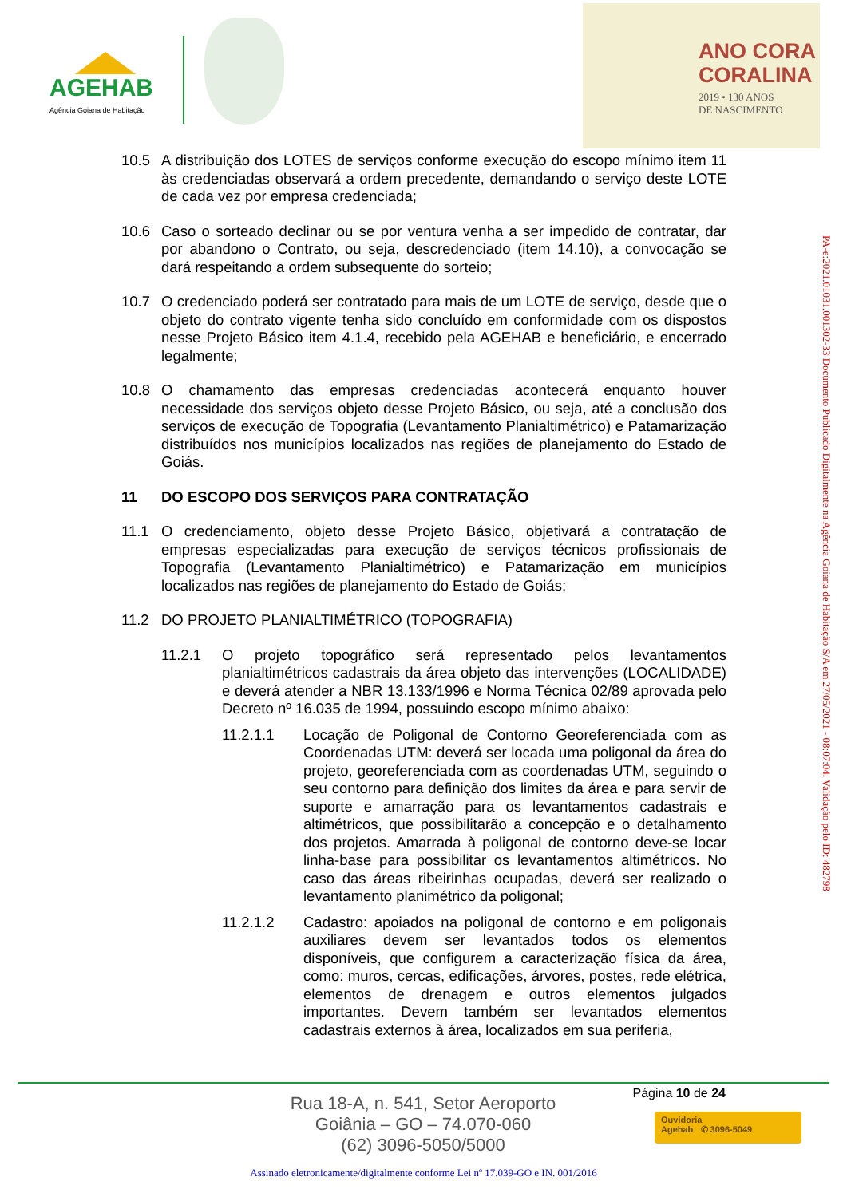AGEHAB
Agência Goiana de Habitação
ANO CORA
CORALINA
2019 • 130 ANOS
DE NASCIMENTO
10.5 A distribuição dos LOTES de serviços conforme execução do escopo mínimo item 11 às credenciadas observará a ordem precedente, demandando o serviço deste LOTE de cada vez por empresa credenciada;
10.6 Caso o sorteado declinar ou se por ventura venha a ser impedido de contratar, dar por abandono o Contrato, ou seja, descredenciado (item 14.10), a convocação se dará respeitando a ordem subsequente do sorteio;
10.7 O credenciado poderá ser contratado para mais de um LOTE de serviço, desde que o objeto do contrato vigente tenha sido concluído em conformidade com os dispostos nesse Projeto Básico item 4.1.4, recebido pela AGEHAB e beneficiário, e encerrado legalmente;
10.8 O chamamento das empresas credenciadas acontecerá enquanto houver necessidade dos serviços objeto desse Projeto Básico, ou seja, até a conclusão dos serviços de execução de Topografia (Levantamento Planialtimétrico) e Patamarização distribuídos nos municípios localizados nas regiões de planejamento do Estado de Goiás.
11 DO ESCOPO DOS SERVIÇOS PARA CONTRATAÇÃO
11.1 O credenciamento, objeto desse Projeto Básico, objetivará a contratação de empresas especializadas para execução de serviços técnicos profissionais de Topografia (Levantamento Planialtimétrico) e Patamarização em municípios localizados nas regiões de planejamento do Estado de Goiás;
11.2 DO PROJETO PLANIALTIMÉTRICO (TOPOGRAFIA)
11.2.1 O projeto topográfico será representado pelos levantamentos planialtimétricos cadastrais da área objeto das intervenções (LOCALIDADE) e deverá atender a NBR 13.133/1996 e Norma Técnica 02/89 aprovada pelo Decreto nº 16.035 de 1994, possuindo escopo mínimo abaixo:
11.2.1.1 Locação de Poligonal de Contorno Georeferenciada com as Coordenadas UTM: deverá ser locada uma poligonal da área do projeto, georeferenciada com as coordenadas UTM, seguindo o seu contorno para definição dos limites da área e para servir de suporte e amarração para os levantamentos cadastrais e altimétricos, que possibilitarão a concepção e o detalhamento dos projetos. Amarrada à poligonal de contorno deve-se locar linha-base para possibilitar os levantamentos altimétricos. No caso das áreas ribeirinhas ocupadas, deverá ser realizado o levantamento planimétrico da poligonal;
11.2.1.2 Cadastro: apoiados na poligonal de contorno e em poligonais auxiliares devem ser levantados todos os elementos disponíveis, que configurem a caracterização física da área, como: muros, cercas, edificações, árvores, postes, rede elétrica, elementos de drenagem e outros elementos julgados importantes. Devem também ser levantados elementos cadastrais externos à área, localizados em sua periferia,
PA-e:2021.01031.001302-33 Documento Publicado Digitalmente na Agência Goiana de Habitação S/A em 27/05/2021 - 08:07:04. Validação pelo ID: 482798
Página 10 de 24
Rua 18-A, n. 541, Setor Aeroporto
Goiânia – GO – 74.070-060
(62) 3096-5050/5000
Ouvidoria
Agehab ✆ 3096-5049
Assinado eletronicamente/digitalmente conforme Lei nº 17.039-GO e IN. 001/2016